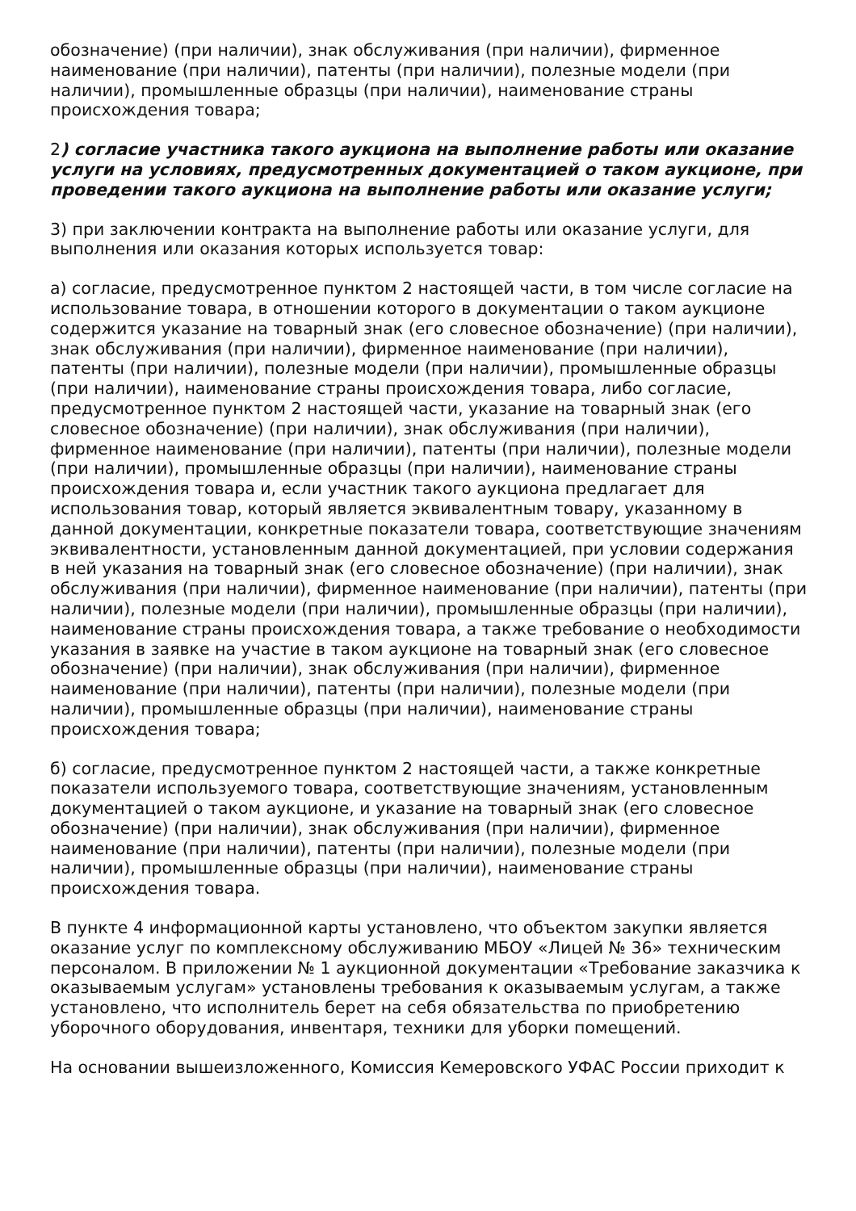обозначение) (при наличии), знак обслуживания (при наличии), фирменное наименование (при наличии), патенты (при наличии), полезные модели (при наличии), промышленные образцы (при наличии), наименование страны происхождения товара;
2) согласие участника такого аукциона на выполнение работы или оказание услуги на условиях, предусмотренных документацией о таком аукционе, при проведении такого аукциона на выполнение работы или оказание услуги;
3) при заключении контракта на выполнение работы или оказание услуги, для выполнения или оказания которых используется товар:
а) согласие, предусмотренное пунктом 2 настоящей части, в том числе согласие на использование товара, в отношении которого в документации о таком аукционе содержится указание на товарный знак (его словесное обозначение) (при наличии), знак обслуживания (при наличии), фирменное наименование (при наличии), патенты (при наличии), полезные модели (при наличии), промышленные образцы (при наличии), наименование страны происхождения товара, либо согласие, предусмотренное пунктом 2 настоящей части, указание на товарный знак (его словесное обозначение) (при наличии), знак обслуживания (при наличии), фирменное наименование (при наличии), патенты (при наличии), полезные модели (при наличии), промышленные образцы (при наличии), наименование страны происхождения товара и, если участник такого аукциона предлагает для использования товар, который является эквивалентным товару, указанному в данной документации, конкретные показатели товара, соответствующие значениям эквивалентности, установленным данной документацией, при условии содержания в ней указания на товарный знак (его словесное обозначение) (при наличии), знак обслуживания (при наличии), фирменное наименование (при наличии), патенты (при наличии), полезные модели (при наличии), промышленные образцы (при наличии), наименование страны происхождения товара, а также требование о необходимости указания в заявке на участие в таком аукционе на товарный знак (его словесное обозначение) (при наличии), знак обслуживания (при наличии), фирменное наименование (при наличии), патенты (при наличии), полезные модели (при наличии), промышленные образцы (при наличии), наименование страны происхождения товара;
б) согласие, предусмотренное пунктом 2 настоящей части, а также конкретные показатели используемого товара, соответствующие значениям, установленным документацией о таком аукционе, и указание на товарный знак (его словесное обозначение) (при наличии), знак обслуживания (при наличии), фирменное наименование (при наличии), патенты (при наличии), полезные модели (при наличии), промышленные образцы (при наличии), наименование страны происхождения товара.
В пункте 4 информационной карты установлено, что объектом закупки является оказание услуг по комплексному обслуживанию МБОУ «Лицей № 36» техническим персоналом. В приложении № 1 аукционной документации «Требование заказчика к оказываемым услугам» установлены требования к оказываемым услугам, а также установлено, что исполнитель берет на себя обязательства по приобретению уборочного оборудования, инвентаря, техники для уборки помещений.
На основании вышеизложенного, Комиссия Кемеровского УФАС России приходит к